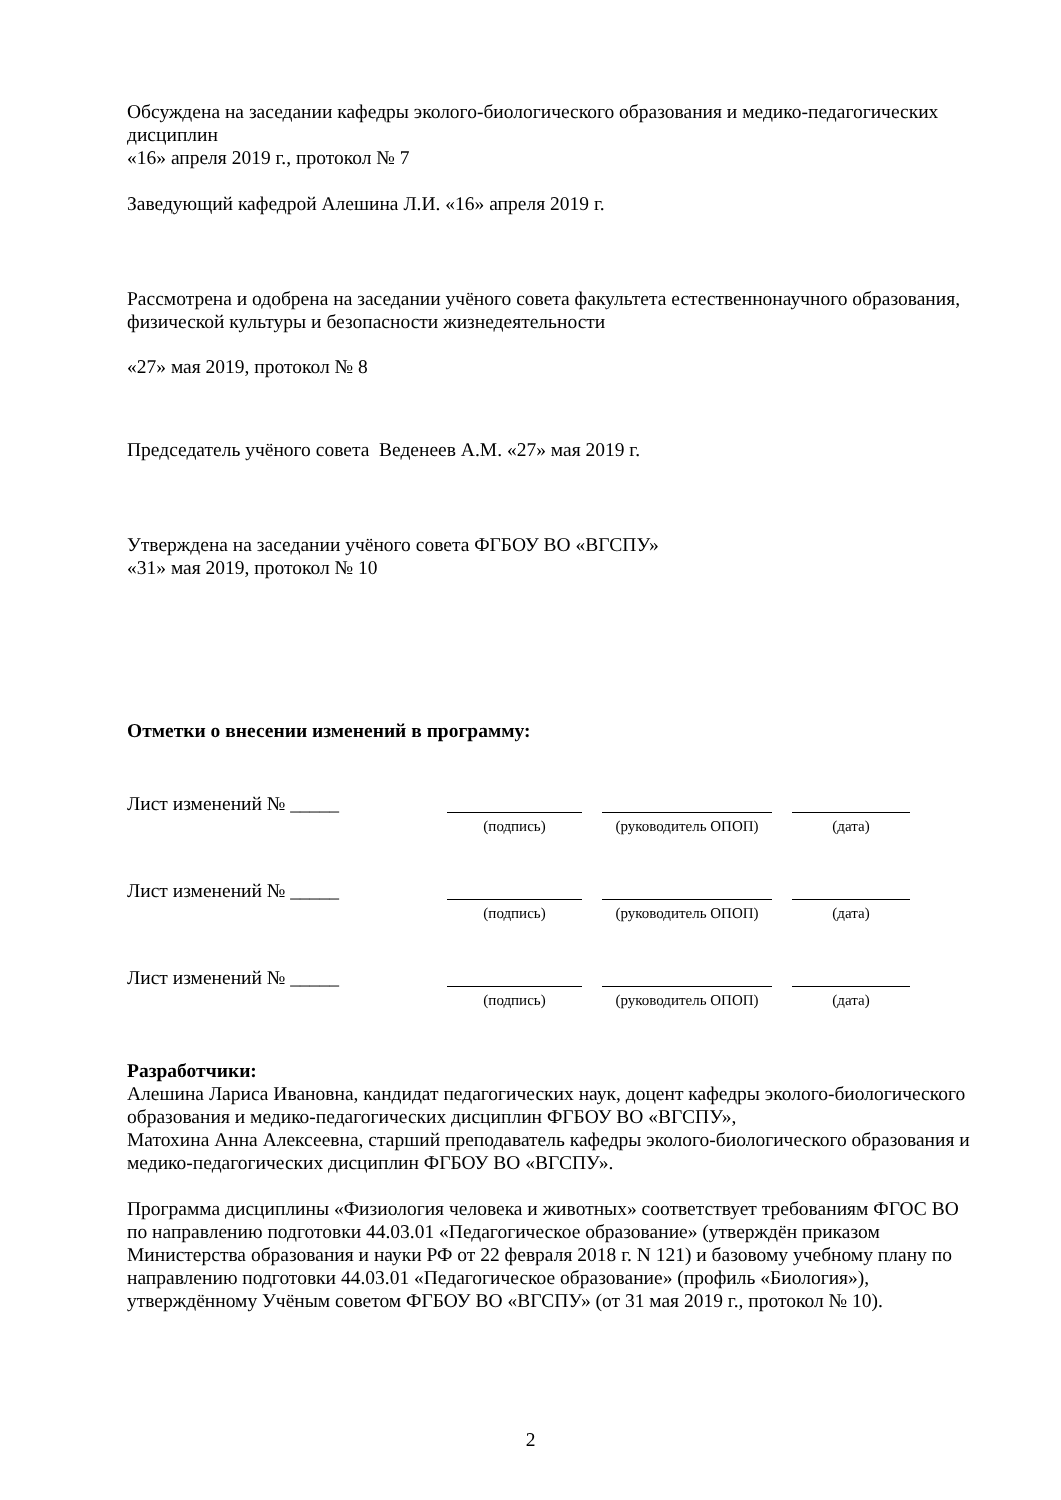Обсуждена на заседании кафедры эколого-биологического образования и медико-педагогических дисциплин
«16» апреля 2019 г., протокол № 7
Заведующий кафедрой Алешина Л.И. «16» апреля 2019 г.
Рассмотрена и одобрена на заседании учёного совета факультета естественнонаучного образования, физической культуры и безопасности жизнедеятельности
«27» мая 2019, протокол № 8
Председатель учёного совета Веденеев А.М. «27» мая 2019 г.
Утверждена на заседании учёного совета ФГБОУ ВО «ВГСПУ»
«31» мая 2019, протокол № 10
Отметки о внесении изменений в программу:
Лист изменений № _____
(подпись) (руководитель ОПОП)
(дата)
Лист изменений № _____
(подпись) (руководитель ОПОП)
(дата)
Лист изменений № _____
(подпись) (руководитель ОПОП)
(дата)
Разработчики:
Алешина Лариса Ивановна, кандидат педагогических наук, доцент кафедры эколого-биологического образования и медико-педагогических дисциплин ФГБОУ ВО «ВГСПУ»,
Матохина Анна Алексеевна, старший преподаватель кафедры эколого-биологического образования и медико-педагогических дисциплин ФГБОУ ВО «ВГСПУ».
Программа дисциплины «Физиология человека и животных» соответствует требованиям ФГОС ВО по направлению подготовки 44.03.01 «Педагогическое образование» (утверждён приказом Министерства образования и науки РФ от 22 февраля 2018 г. N 121) и базовому учебному плану по направлению подготовки 44.03.01 «Педагогическое образование» (профиль «Биология»), утверждённому Учёным советом ФГБОУ ВО «ВГСПУ» (от 31 мая 2019 г., протокол № 10).
2